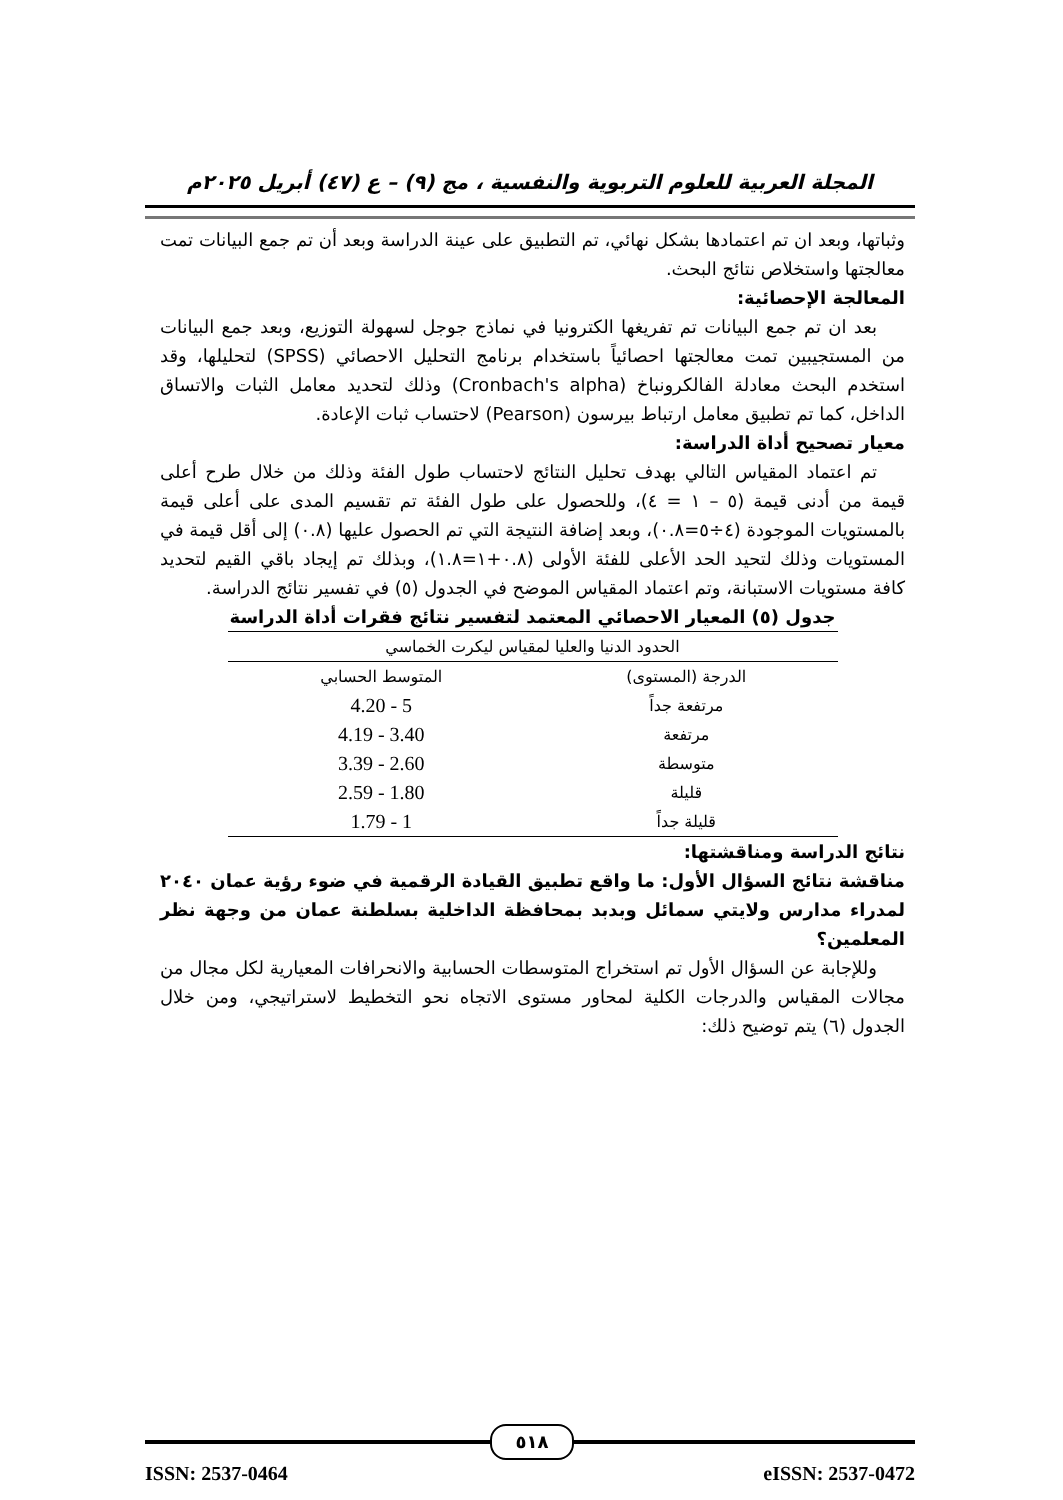المجلة العربية للعلوم التربوية والنفسية ، مج (٩) – ع (٤٧) أبريل ٢٠٢٥م
وثباتها، وبعد ان تم اعتمادها بشكل نهائي، تم التطبيق على عينة الدراسة وبعد أن تم جمع البيانات تمت معالجتها واستخلاص نتائج البحث.
المعالجة الإحصائية:
بعد ان تم جمع البيانات تم تفريغها الكترونيا في نماذج جوجل لسهولة التوزيع، وبعد جمع البيانات من المستجيبين تمت معالجتها احصائياً باستخدام برنامج التحليل الاحصائي (SPSS) لتحليلها، وقد استخدم البحث معادلة الفالكرونباخ (Cronbach's alpha) وذلك لتحديد معامل الثبات والاتساق الداخل، كما تم تطبيق معامل ارتباط بيرسون (Pearson) لاحتساب ثبات الإعادة.
معيار تصحيح أداة الدراسة:
تم اعتماد المقياس التالي بهدف تحليل النتائج لاحتساب طول الفئة وذلك من خلال طرح أعلى قيمة من أدنى قيمة (٥ – ١ = ٤)، وللحصول على طول الفئة تم تقسيم المدى على أعلى قيمة بالمستويات الموجودة (٤÷٥=٠.٨)، وبعد إضافة النتيجة التي تم الحصول عليها (٠.٨) إلى أقل قيمة في المستويات وذلك لتحيد الحد الأعلى للفئة الأولى (٠.٨+١=١.٨)، وبذلك تم إيجاد باقي القيم لتحديد كافة مستويات الاستبانة، وتم اعتماد المقياس الموضح في الجدول (٥) في تفسير نتائج الدراسة.
جدول (٥) المعيار الاحصائي المعتمد لتفسير نتائج فقرات أداة الدراسة
| الحدود الدنيا والعليا لمقياس ليكرت الخماسي | |
| --- | --- |
| الدرجة (المستوى) | المتوسط الحسابي |
| مرتفعة جداً | 4.20 - 5 |
| مرتفعة | 4.19 - 3.40 |
| متوسطة | 3.39 - 2.60 |
| قليلة | 2.59 - 1.80 |
| قليلة جداً | 1.79 - 1 |
نتائج الدراسة ومناقشتها:
مناقشة نتائج السؤال الأول: ما واقع تطبيق القيادة الرقمية في ضوء رؤية عمان ٢٠٤٠ لمدراء مدارس ولايتي سمائل وبدبد بمحافظة الداخلية بسلطنة عمان من وجهة نظر المعلمين؟
وللإجابة عن السؤال الأول تم استخراج المتوسطات الحسابية والانحرافات المعيارية لكل مجال من مجالات المقياس والدرجات الكلية لمحاور مستوى الاتجاه نحو التخطيط لاستراتيجي، ومن خلال الجدول (٦) يتم توضيح ذلك:
٥١٨
ISSN: 2537-0464 eISSN: 2537-0472